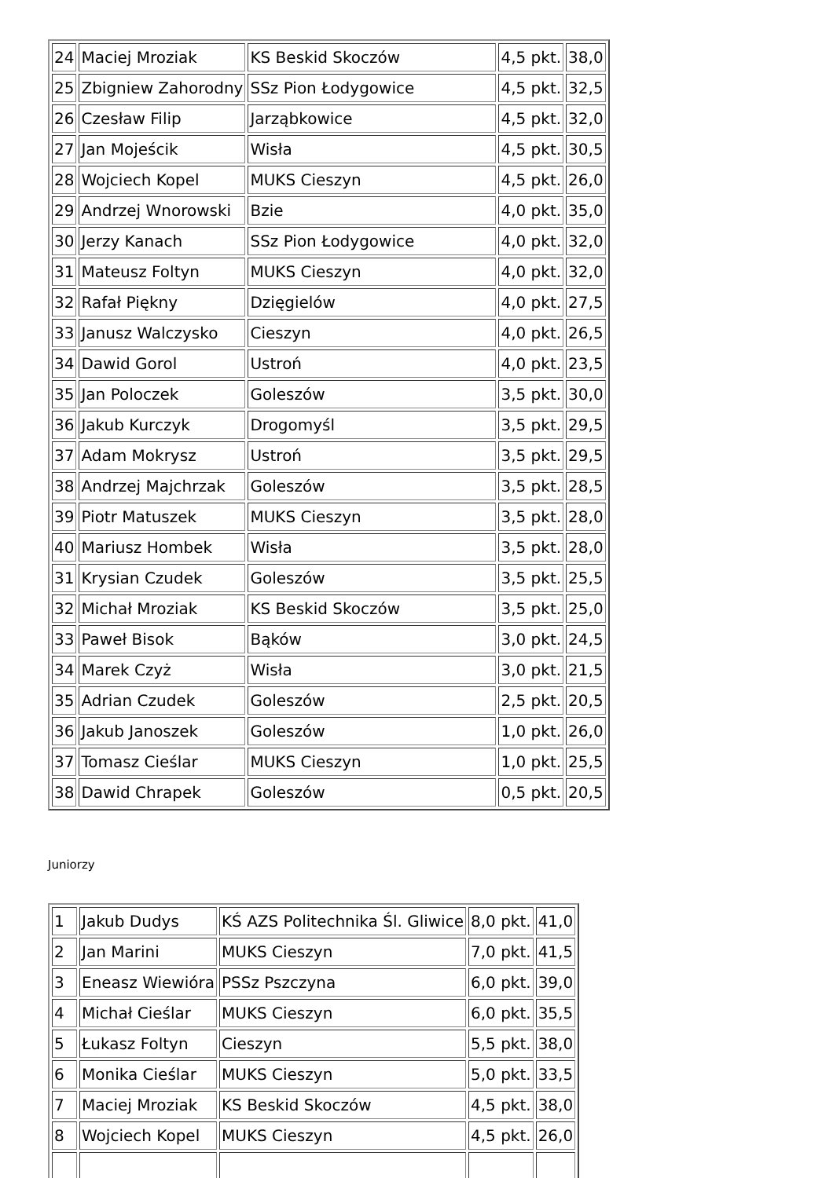| 24 | Maciej Mroziak | KS Beskid Skoczów | 4,5 pkt. | 38,0 |
| 25 | Zbigniew Zahorodny | SSz Pion Łodygowice | 4,5 pkt. | 32,5 |
| 26 | Czesław Filip | Jarząbkowice | 4,5 pkt. | 32,0 |
| 27 | Jan Mojeścik | Wisła | 4,5 pkt. | 30,5 |
| 28 | Wojciech Kopel | MUKS Cieszyn | 4,5 pkt. | 26,0 |
| 29 | Andrzej Wnorowski | Bzie | 4,0 pkt. | 35,0 |
| 30 | Jerzy Kanach | SSz Pion Łodygowice | 4,0 pkt. | 32,0 |
| 31 | Mateusz Foltyn | MUKS Cieszyn | 4,0 pkt. | 32,0 |
| 32 | Rafał Piękny | Dzięgielów | 4,0 pkt. | 27,5 |
| 33 | Janusz Walczysko | Cieszyn | 4,0 pkt. | 26,5 |
| 34 | Dawid Gorol | Ustroń | 4,0 pkt. | 23,5 |
| 35 | Jan Poloczek | Goleszów | 3,5 pkt. | 30,0 |
| 36 | Jakub Kurczyk | Drogomyśl | 3,5 pkt. | 29,5 |
| 37 | Adam Mokrysz | Ustroń | 3,5 pkt. | 29,5 |
| 38 | Andrzej Majchrzak | Goleszów | 3,5 pkt. | 28,5 |
| 39 | Piotr Matuszek | MUKS Cieszyn | 3,5 pkt. | 28,0 |
| 40 | Mariusz Hombek | Wisła | 3,5 pkt. | 28,0 |
| 31 | Krysian Czudek | Goleszów | 3,5 pkt. | 25,5 |
| 32 | Michał Mroziak | KS Beskid Skoczów | 3,5 pkt. | 25,0 |
| 33 | Paweł Bisok | Bąków | 3,0 pkt. | 24,5 |
| 34 | Marek Czyż | Wisła | 3,0 pkt. | 21,5 |
| 35 | Adrian Czudek | Goleszów | 2,5 pkt. | 20,5 |
| 36 | Jakub Janoszek | Goleszów | 1,0 pkt. | 26,0 |
| 37 | Tomasz Cieślar | MUKS Cieszyn | 1,0 pkt. | 25,5 |
| 38 | Dawid Chrapek | Goleszów | 0,5 pkt. | 20,5 |
Juniorzy
| 1 | Jakub Dudys | KŚ AZS Politechnika Śl. Gliwice | 8,0 pkt. | 41,0 |
| 2 | Jan Marini | MUKS Cieszyn | 7,0 pkt. | 41,5 |
| 3 | Eneasz Wiewióra | PSSz Pszczyna | 6,0 pkt. | 39,0 |
| 4 | Michał Cieślar | MUKS Cieszyn | 6,0 pkt. | 35,5 |
| 5 | Łukasz Foltyn | Cieszyn | 5,5 pkt. | 38,0 |
| 6 | Monika Cieślar | MUKS Cieszyn | 5,0 pkt. | 33,5 |
| 7 | Maciej Mroziak | KS Beskid Skoczów | 4,5 pkt. | 38,0 |
| 8 | Wojciech Kopel | MUKS Cieszyn | 4,5 pkt. | 26,0 |